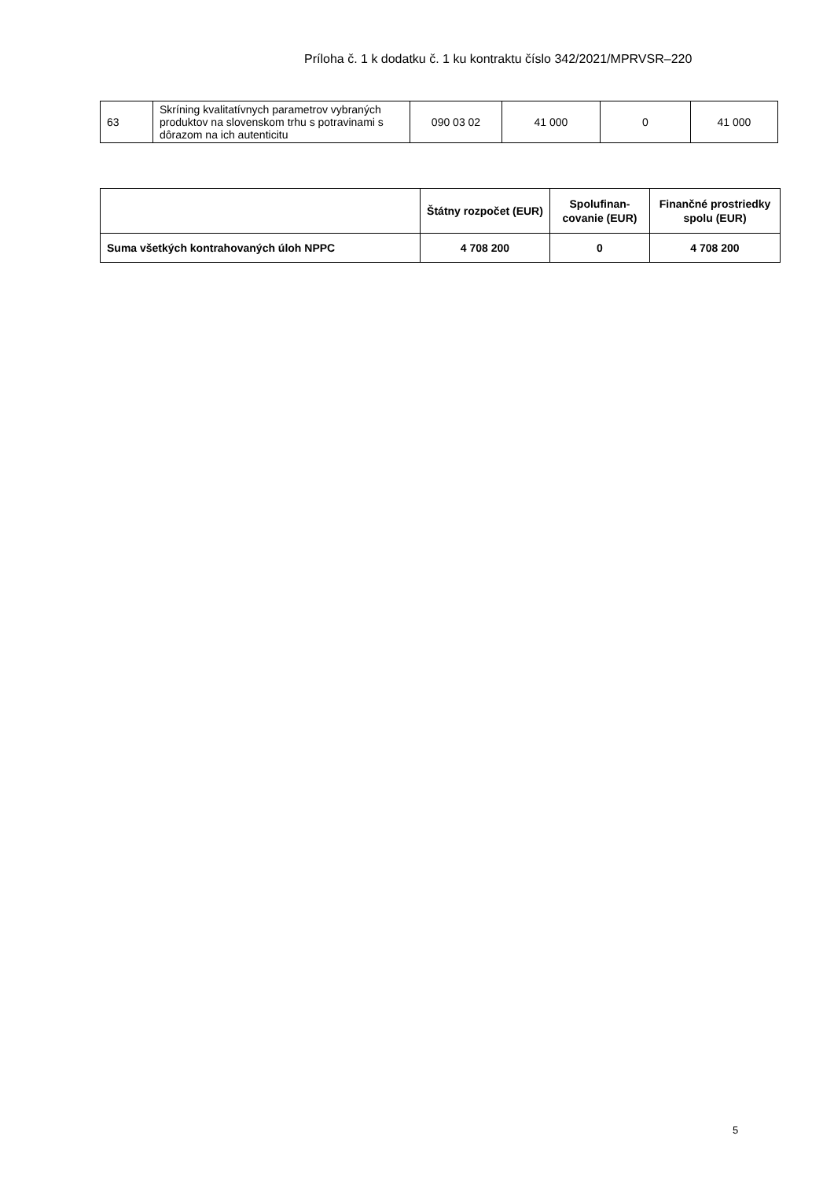Príloha č. 1 k dodatku č. 1 ku kontraktu číslo 342/2021/MPRVSR–220
| 63 | Skríning kvalitatívnych parametrov vybraných produktov na slovenskom trhu s potravinami s dôrazom na ich autenticitu | 090 03 02 | 41 000 | 0 | 41 000 |
| | Štátny rozpočet (EUR) | Spolufinan-covanie (EUR) | Finančné prostriedky spolu (EUR) |
| --- | --- | --- | --- |
| Suma všetkých kontrahovaných úloh NPPC | 4 708 200 | 0 | 4 708 200 |
5